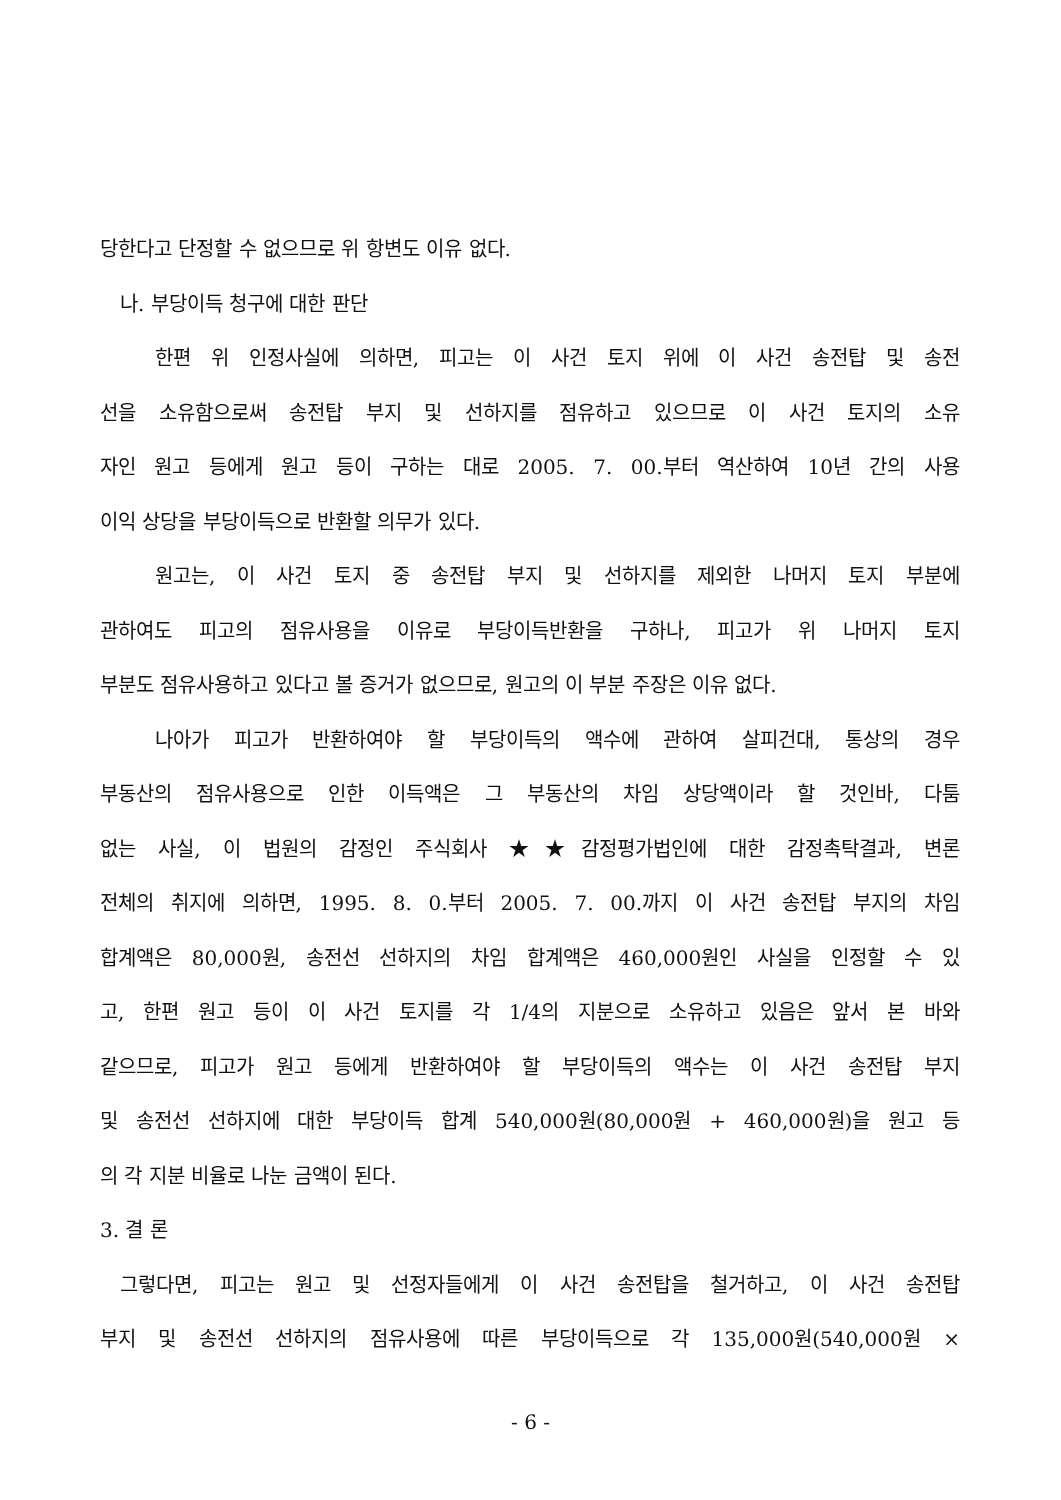당한다고 단정할 수 없으므로 위 항변도 이유 없다.
나. 부당이득 청구에 대한 판단
한편 위 인정사실에 의하면, 피고는 이 사건 토지 위에 이 사건 송전탑 및 송전
선을 소유함으로써 송전탑 부지 및 선하지를 점유하고 있으므로 이 사건 토지의 소유
자인 원고 등에게 원고 등이 구하는 대로 2005. 7. 00.부터 역산하여 10년 간의 사용
이익 상당을 부당이득으로 반환할 의무가 있다.
원고는, 이 사건 토지 중 송전탑 부지 및 선하지를 제외한 나머지 토지 부분에
관하여도 피고의 점유사용을 이유로 부당이득반환을 구하나, 피고가 위 나머지 토지
부분도 점유사용하고 있다고 볼 증거가 없으므로, 원고의 이 부분 주장은 이유 없다.
나아가 피고가 반환하여야 할 부당이득의 액수에 관하여 살피건대, 통상의 경우
부동산의 점유사용으로 인한 이득액은 그 부동산의 차임 상당액이라 할 것인바, 다툼
없는 사실, 이 법원의 감정인 주식회사 ★★감정평가법인에 대한 감정촉탁결과, 변론
전체의 취지에 의하면, 1995. 8. 0.부터 2005. 7. 00.까지 이 사건 송전탑 부지의 차임
합계액은 80,000원, 송전선 선하지의 차임 합계액은 460,000원인 사실을 인정할 수 있
고, 한편 원고 등이 이 사건 토지를 각 1/4의 지분으로 소유하고 있음은 앞서 본 바와
같으므로, 피고가 원고 등에게 반환하여야 할 부당이득의 액수는 이 사건 송전탑 부지
및 송전선 선하지에 대한 부당이득 합계 540,000원(80,000원 + 460,000원)을 원고 등
의 각 지분 비율로 나눈 금액이 된다.
3. 결 론
그렇다면, 피고는 원고 및 선정자들에게 이 사건 송전탑을 철거하고, 이 사건 송전탑
부지 및 송전선 선하지의 점유사용에 따른 부당이득으로 각 135,000원(540,000원 ×
- 6 -